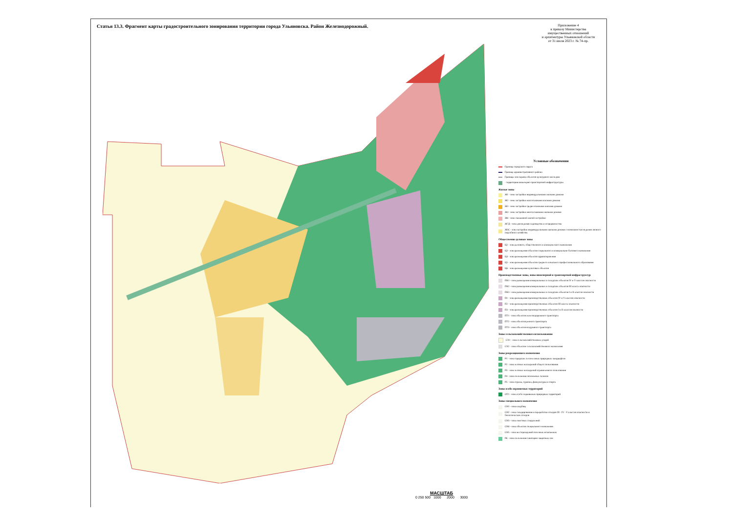Статья 13.3. Фрагмент карты градостроительного зонирования территории города Ульяновска. Район Железнодорожный.
Приложение 4
к приказу Министерства
имущественных отношений
и архитектуры Ульяновской области
от 31 июля 2023 г. № 74-пр.
Условные обозначения
Граница городского округа
Граница административного района
Границы зон охраны объектов культурного наследия
- территория инженерно-транспортной инфраструктуры
Жилые зоны
Ж1 - зона застройки индивидуальными жилыми домами
Ж2 - зона застройки малоэтажными жилыми домами
Ж3 - зона застройки среднеэтажными жилыми домами
Ж4 - зона застройки многоэтажными жилыми домами
Ж6 - зона смешанной жилой застройки
Ж7Д - зона для ведения садоводства и огородничества
ЖЗС - зона застройки индивидуальными жилыми домами с возможностью ведения личного подсобного хозяйства
Общественно-деловые зоны
Ц2 - зона делового, общественного и коммерческого назначения
Ц3 - зона размещения объектов социального и коммунально-бытового назначения
Ц4 - зона размещения объектов здравоохранения
Ц5 - зона размещения объектов среднего и высшего профессионального образования
Ц6 - зона размещения культовых объектов
Производственные зоны, зоны инженерной и транспортной инфраструктур
ПК1 - зона размещения коммунальных и складских объектов IV и V классов опасности
ПК2 - зона размещения коммунальных и складских объектов III класса опасности
ПК3 - зона размещения коммунальных и складских объектов I и II классов опасности
П1 - зона размещения производственных объектов IV и V классов опасности
П2 - зона размещения производственных объектов III класса опасности
П3 - зона размещения производственных объектов I и II классов опасности
ПТ1 - зона объектов железнодорожного транспорта
ПТ2 - зона объектов речного транспорта
ПТ3 - зона объектов воздушного транспорта
Зоны сельскохозяйственного использования
СХ1 - зона сельскохозяйственных угодий
СХ2 - зона объектов сельскохозяйственного назначения
Зоны рекреационного назначения
Р1 - зона городских лесов и иных природных ландшафтов
Р2 - зона зелёных насаждений общего пользования
Р3 - зона зелёных насаждений ограниченного пользования
Р4 - зона озеленения оползневых склонов
Р5 - зона отдыха, туризма, физкультуры и спорта
Зоны особо охраняемых территорий
ОТ1 - зона особо охраняемых природных территорий
Зоны специального назначения
СН1 - зона кладбищ
СН2 - зона складирования и переработки отходов III - IV - V классов опасности и биологических отходов
СН3 - зона очистных сооружений
СН4 - зона объектов специального назначения
СН5 - зона месторождений полезных ископаемых
Р6 - зона озеленения санитарно-защитных зон
МАСШТАБ
0 250 500 1000 2000 3000